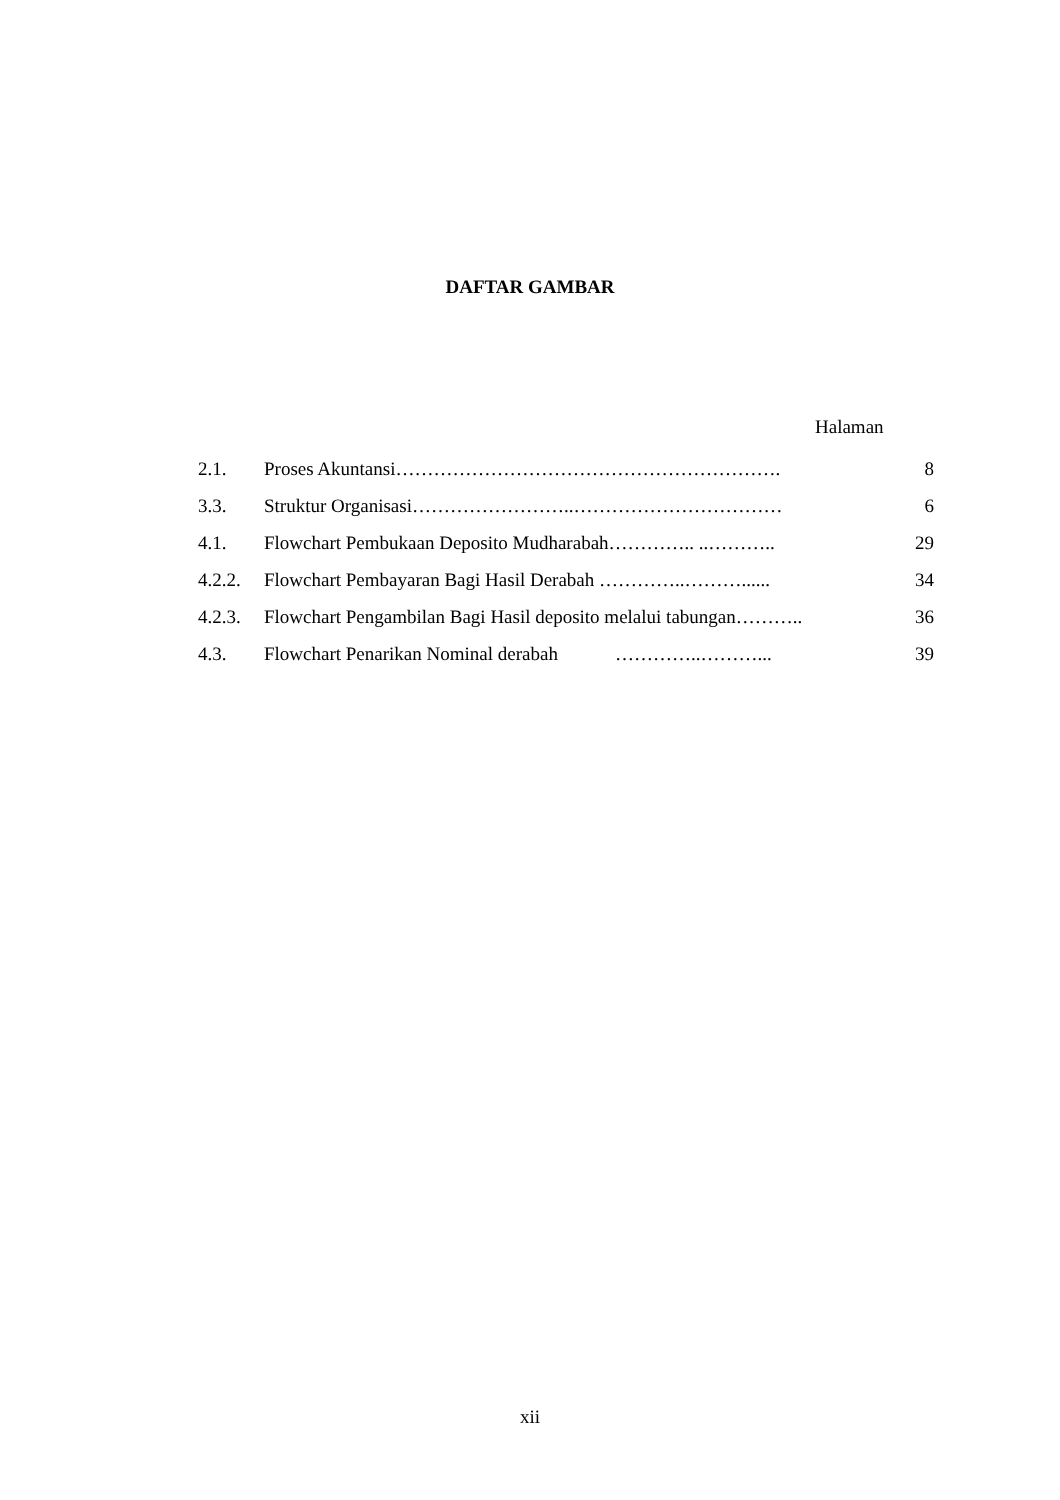DAFTAR GAMBAR
Halaman
| 2.1. | Proses Akuntansi……………………………………………………. | 8 |
| 3.3. | Struktur Organisasi……………………..…………………………… | 6 |
| 4.1. | Flowchart Pembukaan Deposito Mudharabah………….. ..……….. | 29 |
| 4.2.2. | Flowchart Pembayaran Bagi Hasil Derabah …………..………...... | 34 |
| 4.2.3. | Flowchart Pengambilan Bagi Hasil deposito melalui tabungan……….. | 36 |
| 4.3. | Flowchart Penarikan Nominal derabah …………..………... | 39 |
xii